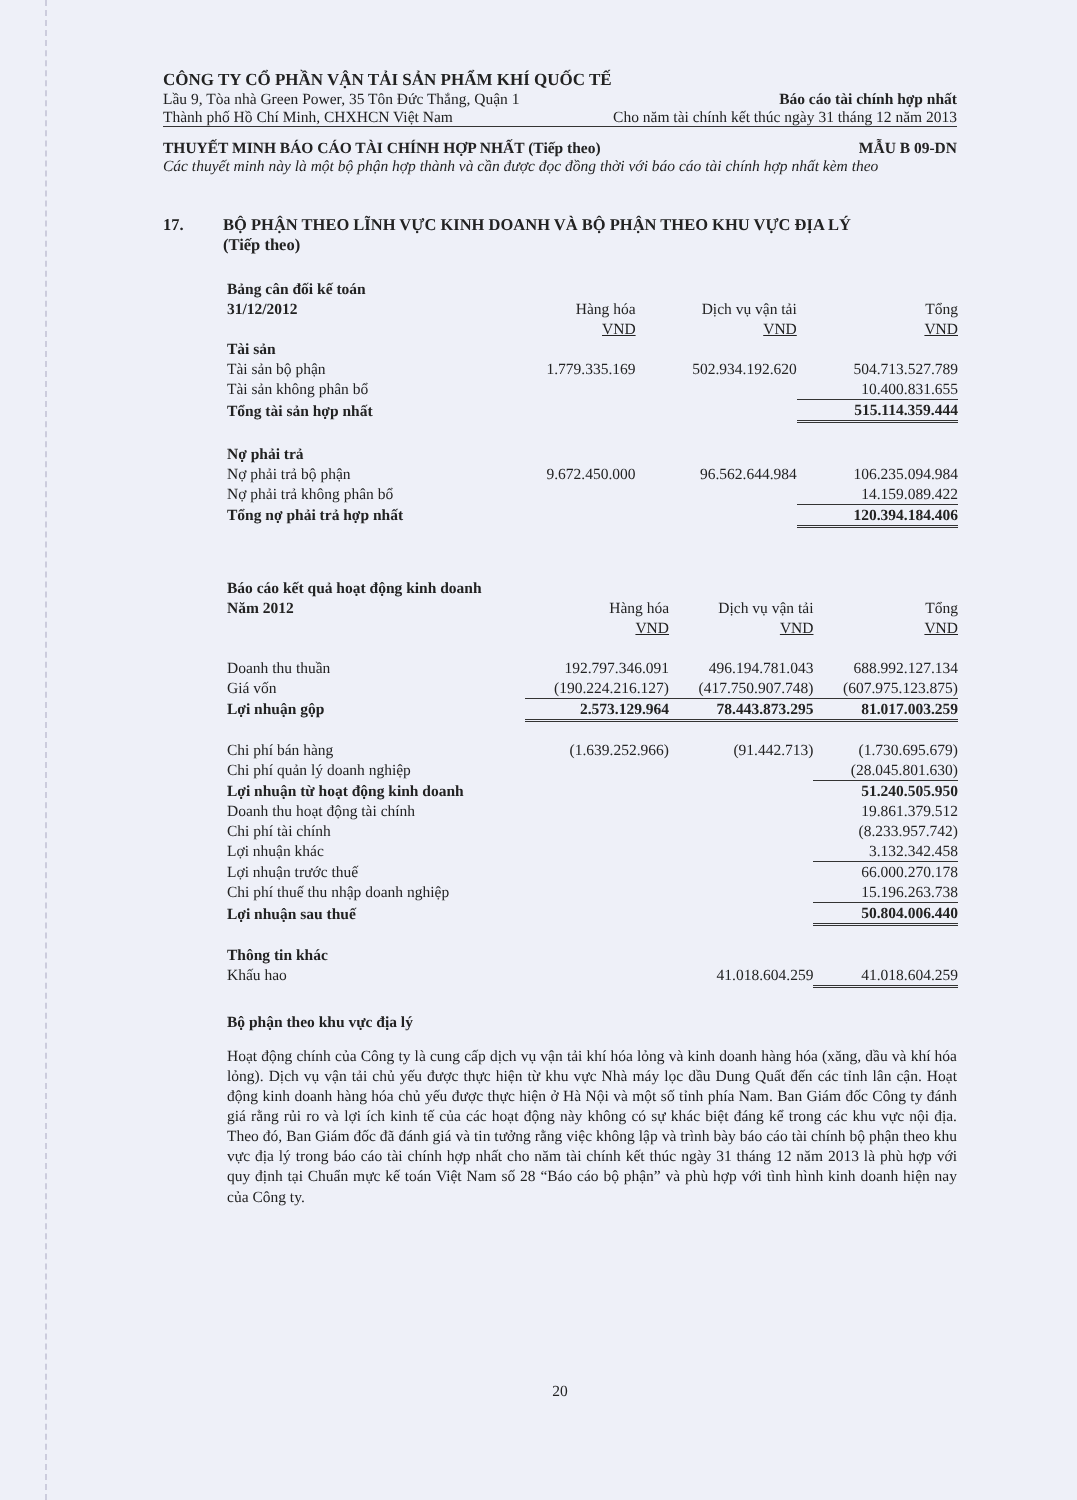CÔNG TY CỔ PHẦN VẬN TẢI SẢN PHẨM KHÍ QUỐC TẾ
Lầu 9, Tòa nhà Green Power, 35 Tôn Đức Thắng, Quận 1 Báo cáo tài chính hợp nhất
Thành phố Hồ Chí Minh, CHXHCN Việt Nam Cho năm tài chính kết thúc ngày 31 tháng 12 năm 2013
THUYẾT MINH BÁO CÁO TÀI CHÍNH HỢP NHẤT (Tiếp theo) MẪU B 09-DN
Các thuyết minh này là một bộ phận hợp thành và cần được đọc đồng thời với báo cáo tài chính hợp nhất kèm theo
17. BỘ PHẬN THEO LĨNH VỰC KINH DOANH VÀ BỘ PHẬN THEO KHU VỰC ĐỊA LÝ
(Tiếp theo)
| Bảng cân đối kế toán | | | |
| 31/12/2012 | Hàng hóa | Dịch vụ vận tải | Tổng |
| | VND | VND | VND |
| Tài sản | | | |
| Tài sản bộ phận | 1.779.335.169 | 502.934.192.620 | 504.713.527.789 |
| Tài sản không phân bổ | | | 10.400.831.655 |
| Tổng tài sản hợp nhất | | | 515.114.359.444 |
| Nợ phải trả | | | |
| Nợ phải trả bộ phận | 9.672.450.000 | 96.562.644.984 | 106.235.094.984 |
| Nợ phải trả không phân bổ | | | 14.159.089.422 |
| Tổng nợ phải trả hợp nhất | | | 120.394.184.406 |
| Báo cáo kết quả hoạt động kinh doanh | | | |
| Năm 2012 | Hàng hóa | Dịch vụ vận tải | Tổng |
| | VND | VND | VND |
| Doanh thu thuần | 192.797.346.091 | 496.194.781.043 | 688.992.127.134 |
| Giá vốn | (190.224.216.127) | (417.750.907.748) | (607.975.123.875) |
| Lợi nhuận gộp | 2.573.129.964 | 78.443.873.295 | 81.017.003.259 |
| Chi phí bán hàng | (1.639.252.966) | (91.442.713) | (1.730.695.679) |
| Chi phí quản lý doanh nghiệp | | | (28.045.801.630) |
| Lợi nhuận từ hoạt động kinh doanh | | | 51.240.505.950 |
| Doanh thu hoạt động tài chính | | | 19.861.379.512 |
| Chi phí tài chính | | | (8.233.957.742) |
| Lợi nhuận khác | | | 3.132.342.458 |
| Lợi nhuận trước thuế | | | 66.000.270.178 |
| Chi phí thuế thu nhập doanh nghiệp | | | 15.196.263.738 |
| Lợi nhuận sau thuế | | | 50.804.006.440 |
| Thông tin khác | | | |
| Khấu hao | | 41.018.604.259 | 41.018.604.259 |
Bộ phận theo khu vực địa lý
Hoạt động chính của Công ty là cung cấp dịch vụ vận tải khí hóa lỏng và kinh doanh hàng hóa (xăng, dầu và khí hóa lỏng). Dịch vụ vận tải chủ yếu được thực hiện từ khu vực Nhà máy lọc dầu Dung Quất đến các tỉnh lân cận. Hoạt động kinh doanh hàng hóa chủ yếu được thực hiện ở Hà Nội và một số tỉnh phía Nam. Ban Giám đốc Công ty đánh giá rằng rủi ro và lợi ích kinh tế của các hoạt động này không có sự khác biệt đáng kể trong các khu vực nội địa. Theo đó, Ban Giám đốc đã đánh giá và tin tưởng rằng việc không lập và trình bày báo cáo tài chính bộ phận theo khu vực địa lý trong báo cáo tài chính hợp nhất cho năm tài chính kết thúc ngày 31 tháng 12 năm 2013 là phù hợp với quy định tại Chuẩn mực kế toán Việt Nam số 28 “Báo cáo bộ phận” và phù hợp với tình hình kinh doanh hiện nay của Công ty.
20